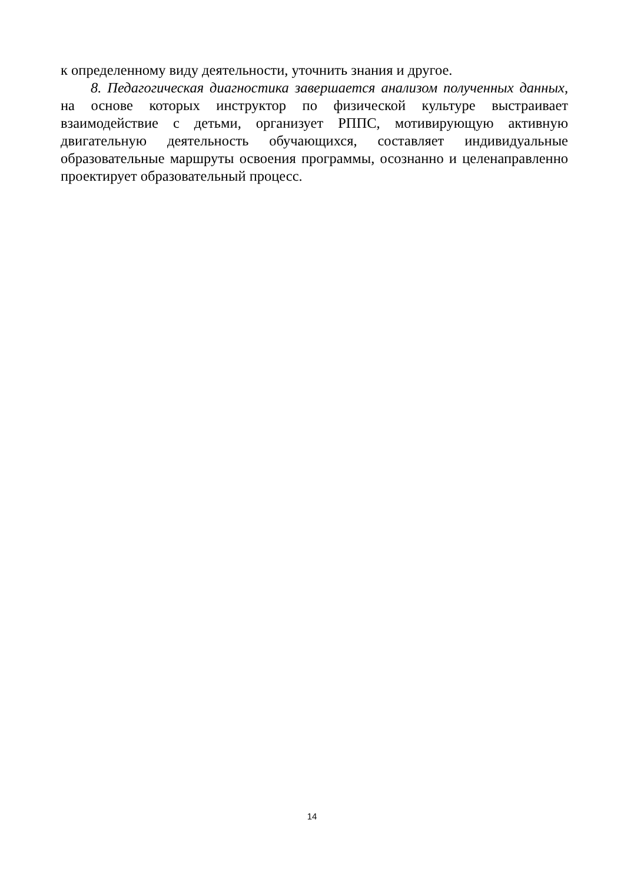к определенному виду деятельности, уточнить знания и другое.
8. Педагогическая диагностика завершается анализом полученных данных, на основе которых инструктор по физической культуре выстраивает взаимодействие с детьми, организует РППС, мотивирующую активную двигательную деятельность обучающихся, составляет индивидуальные образовательные маршруты освоения программы, осознанно и целенаправленно проектирует образовательный процесс.
14